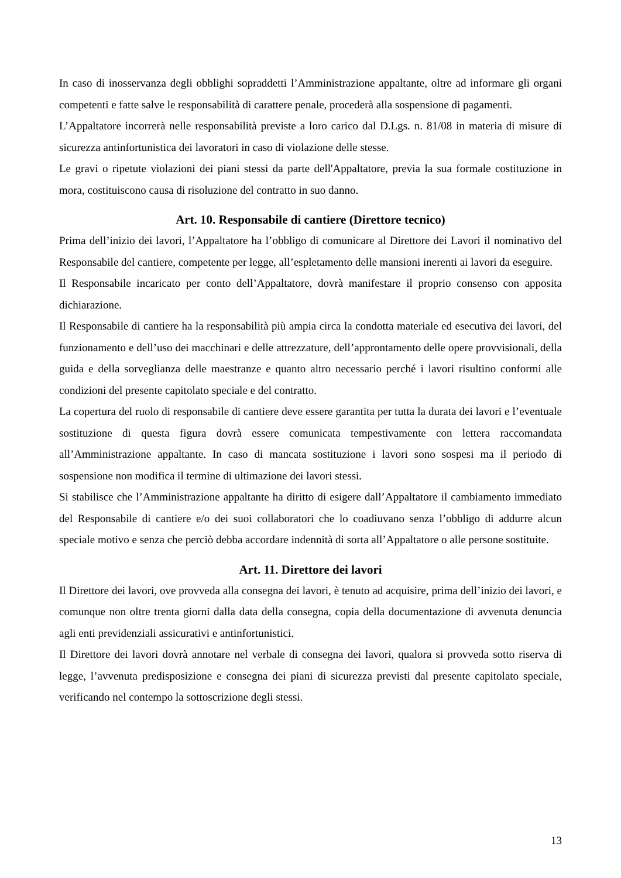In caso di inosservanza degli obblighi sopraddetti l’Amministrazione appaltante, oltre ad informare gli organi competenti e fatte salve le responsabilità di carattere penale, procederà alla sospensione di pagamenti.
L’Appaltatore incorrerà nelle responsabilità previste a loro carico dal D.Lgs. n. 81/08 in materia di misure di sicurezza antinfortunistica dei lavoratori in caso di violazione delle stesse.
Le gravi o ripetute violazioni dei piani stessi da parte dell'Appaltatore, previa la sua formale costituzione in mora, costituiscono causa di risoluzione del contratto in suo danno.
Art. 10. Responsabile di cantiere (Direttore tecnico)
Prima dell’inizio dei lavori, l’Appaltatore ha l’obbligo di comunicare al Direttore dei Lavori il nominativo del Responsabile del cantiere, competente per legge, all’espletamento delle mansioni inerenti ai lavori da eseguire.
Il Responsabile incaricato per conto dell’Appaltatore, dovrà manifestare il proprio consenso con apposita dichiarazione.
Il Responsabile di cantiere ha la responsabilità più ampia circa la condotta materiale ed esecutiva dei lavori, del funzionamento e dell’uso dei macchinari e delle attrezzature, dell’approntamento delle opere provvisionali, della guida e della sorveglianza delle maestranze e quanto altro necessario perché i lavori risultino conformi alle condizioni del presente capitolato speciale e del contratto.
La copertura del ruolo di responsabile di cantiere deve essere garantita per tutta la durata dei lavori e l’eventuale sostituzione di questa figura dovrà essere comunicata tempestivamente con lettera raccomandata all’Amministrazione appaltante. In caso di mancata sostituzione i lavori sono sospesi ma il periodo di sospensione non modifica il termine di ultimazione dei lavori stessi.
Si stabilisce che l’Amministrazione appaltante ha diritto di esigere dall’Appaltatore il cambiamento immediato del Responsabile di cantiere e/o dei suoi collaboratori che lo coadiuvano senza l’obbligo di addurre alcun speciale motivo e senza che perciò debba accordare indennità di sorta all’Appaltatore o alle persone sostituite.
Art. 11. Direttore dei lavori
Il Direttore dei lavori, ove provveda alla consegna dei lavori, è tenuto ad acquisire, prima dell’inizio dei lavori, e comunque non oltre trenta giorni dalla data della consegna, copia della documentazione di avvenuta denuncia agli enti previdenziali assicurativi e antinfortunistici.
Il Direttore dei lavori dovrà annotare nel verbale di consegna dei lavori, qualora si provveda sotto riserva di legge, l’avvenuta predisposizione e consegna dei piani di sicurezza previsti dal presente capitolato speciale, verificando nel contempo la sottoscrizione degli stessi.
13